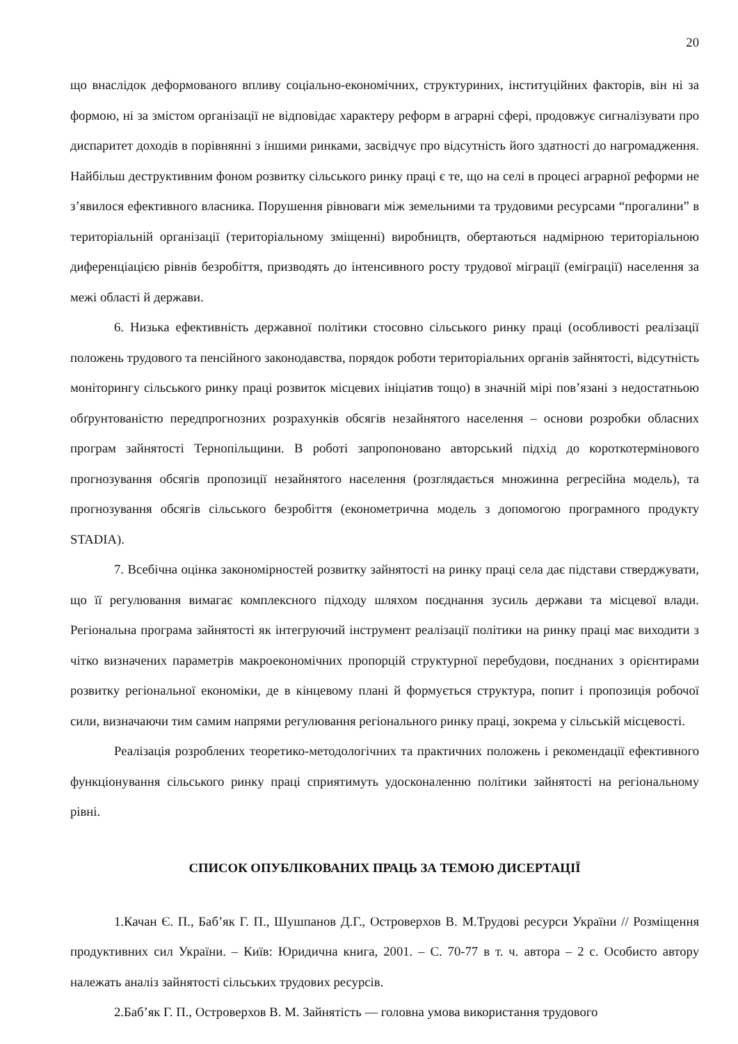20
що внаслідок деформованого впливу соціально-економічних, структуриних, інституційних факторів, він ні за формою, ні за змістом організації не відповідає характеру реформ в аграрні сфері, продовжує сигналізувати про диспаритет доходів в порівнянні з іншими ринками, засвідчує про відсутність його здатності до нагромадження. Найбільш деструктивним фоном розвитку сільського ринку праці є те, що на селі в процесі аграрної реформи не з’явилося ефективного власника. Порушення рівноваги між земельними та трудовими ресурсами “прогалини” в територіальній організації (територіальному зміщенні) виробництв, обертаються надмірною територіальною диференціацією рівнів безробіття, призводять до інтенсивного росту трудової міграції (еміграції) населення за межі області й держави.
6. Низька ефективність державної політики стосовно сільського ринку праці (особливості реалізації положень трудового та пенсійного законодавства, порядок роботи територіальних органів зайнятості, відсутність моніторингу сільського ринку праці розвиток місцевих ініціатив тощо) в значній мірі пов’язані з недостатньою обґрунтованістю передпрогнозних розрахунків обсягів незайнятого населення – основи розробки обласних програм зайнятості Тернопільщини. В роботі запропоновано авторський підхід до короткотермінового прогнозування обсягів пропозиції незайнятого населення (розглядається множинна регресійна модель), та прогнозування обсягів сільського безробіття (економетрична модель з допомогою програмного продукту STADIA).
7. Всебічна оцінка закономірностей розвитку зайнятості на ринку праці села дає підстави стверджувати, що її регулювання вимагає комплексного підходу шляхом поєднання зусиль держави та місцевої влади. Регіональна програма зайнятості як інтегруючий інструмент реалізації політики на ринку праці має виходити з чітко визначених параметрів макроекономічних пропорцій структурної перебудови, поєднаних з орієнтирами розвитку регіональної економіки, де в кінцевому плані й формується структура, попит і пропозиція робочої сили, визначаючи тим самим напрями регулювання регіонального ринку праці, зокрема у сільській місцевості.
Реалізація розроблених теоретико-методологічних та практичних положень і рекомендації ефективного функціонування сільського ринку праці сприятимуть удосконаленню політики зайнятості на регіональному рівні.
СПИСОК ОПУБЛІКОВАНИХ ПРАЦЬ ЗА ТЕМОЮ ДИСЕРТАЦІЇ
1.Качан Є. П., Баб’як Г. П., Шушпанов Д.Г., Островерхов В. М.Трудові ресурси України // Розміщення продуктивних сил України. – Київ: Юридична книга, 2001. – С. 70-77 в т. ч. автора – 2 с. Особисто автору належать аналіз зайнятості сільських трудових ресурсів.
2.Баб’як Г. П., Островерхов В. М. Зайнятість — головна умова використання трудового